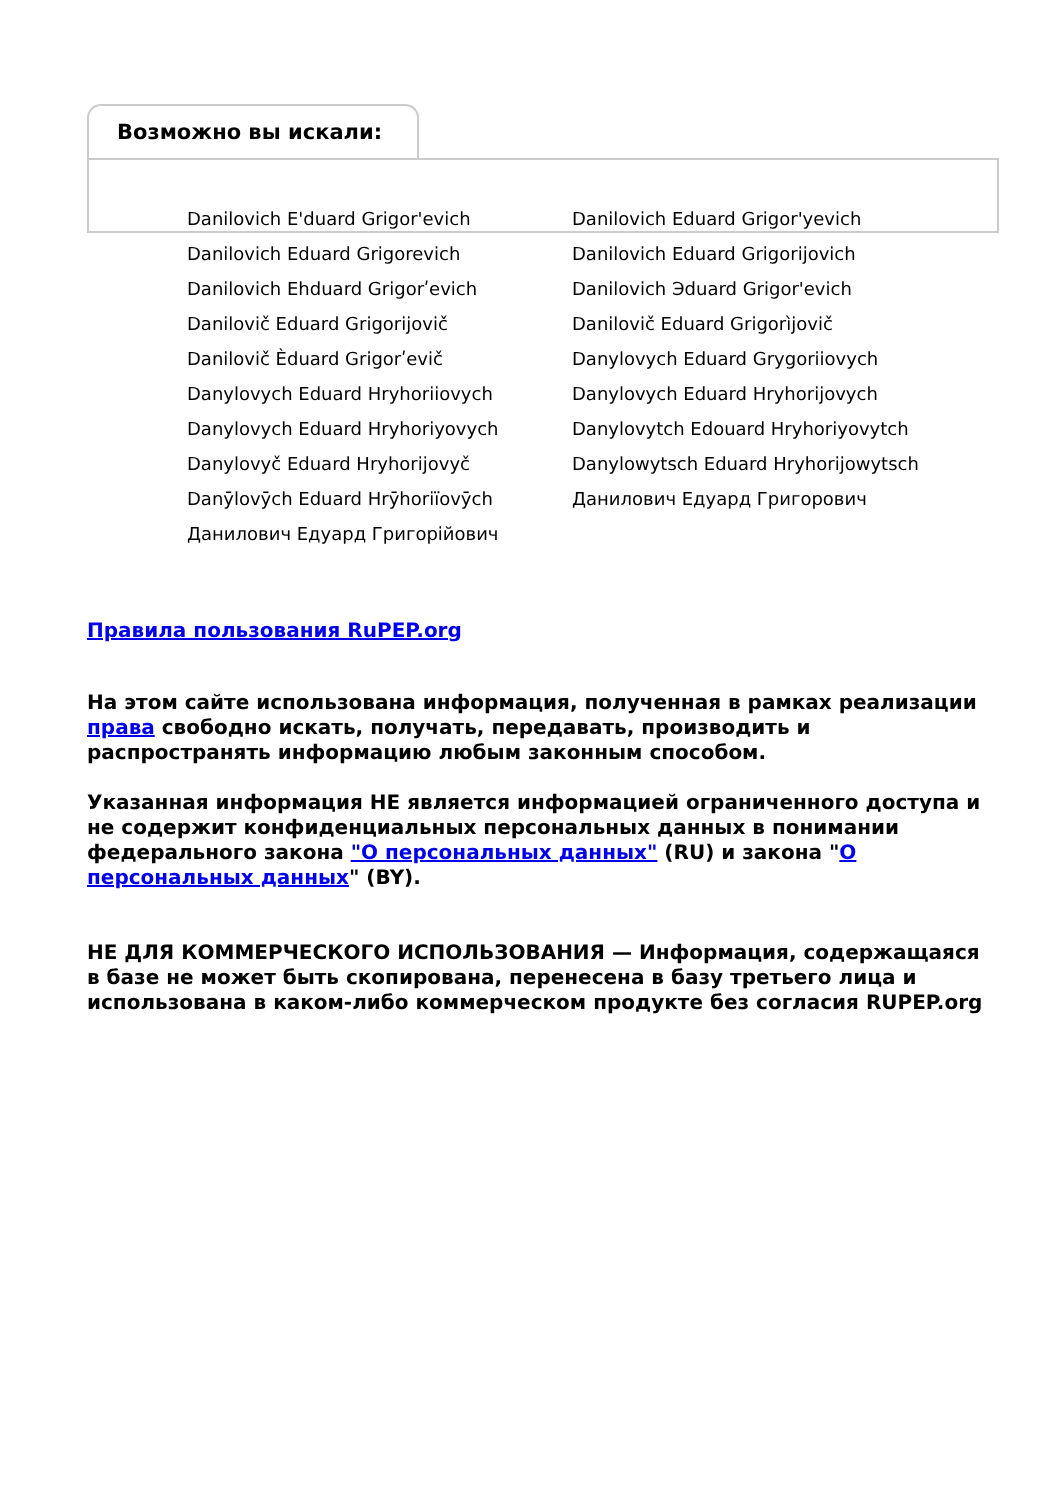Возможно вы искали:
| Danilovich E'duard Grigor'evich | Danilovich Eduard Grigor'yevich |
| Danilovich Eduard Grigorevich | Danilovich Eduard Grigorijovich |
| Danilovich Ehduard Grigorʹevich | Danilovich Эduard Grigor'evich |
| Danilovič Eduard Grigorijovič | Danilovič Eduard Grigorìjovič |
| Danilovič Èduard Grigorʹevič | Danylovych Eduard Grygoriiovych |
| Danylovych Eduard Hryhoriiovych | Danylovych Eduard Hryhorijovych |
| Danylovych Eduard Hryhoriyovych | Danylovytch Edouard Hryhoriyovytch |
| Danylovyč Eduard Hryhorijovyč | Danylowytsch Eduard Hryhorijowytsch |
| Danȳlovȳch Eduard Hrȳhoriïovȳch | Данилович Едуард Григорович |
| Данилович Едуард Григорійович | |
Правила пользования RuPEP.org
На этом сайте использована информация, полученная в рамках реализации права свободно искать, получать, передавать, производить и распространять информацию любым законным способом.
Указанная информация НЕ является информацией ограниченного доступа и не содержит конфиденциальных персональных данных в понимании федерального закона "О персональных данных" (RU) и закона "О персональных данных" (BY).
НЕ ДЛЯ КОММЕРЧЕСКОГО ИСПОЛЬЗОВАНИЯ — Информация, содержащаяся в базе не может быть скопирована, перенесена в базу третьего лица и использована в каком-либо коммерческом продукте без согласия RUPEP.org